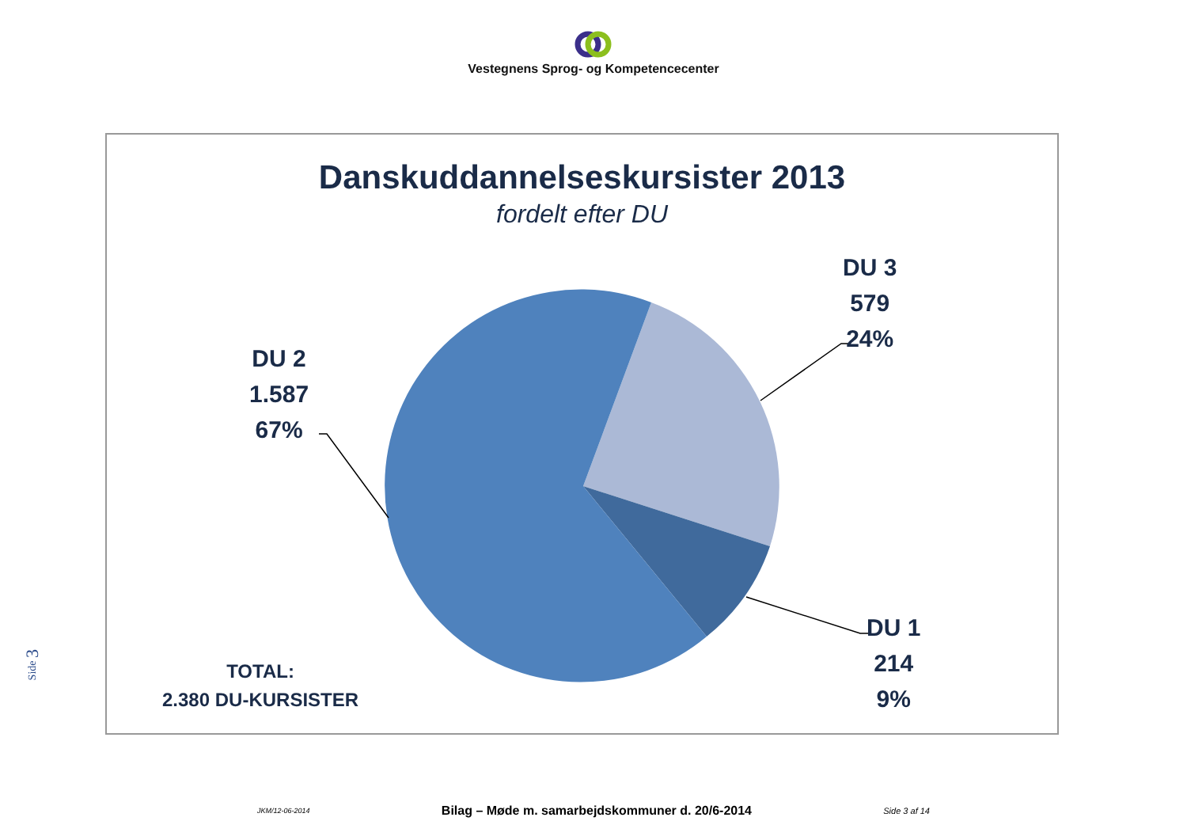Vestegnens Sprog- og Kompetencecenter
Side 3
Danskuddannelseskursister 2013
fordelt efter DU
DU 3
579
24%
DU 2
1.587
67%
DU 1
214
9%
TOTAL:
2.380 DU-KURSISTER
JKM/12-06-2014 Bilag – Møde m. samarbejdskommuner d. 20/6-2014 Side 3 af 14